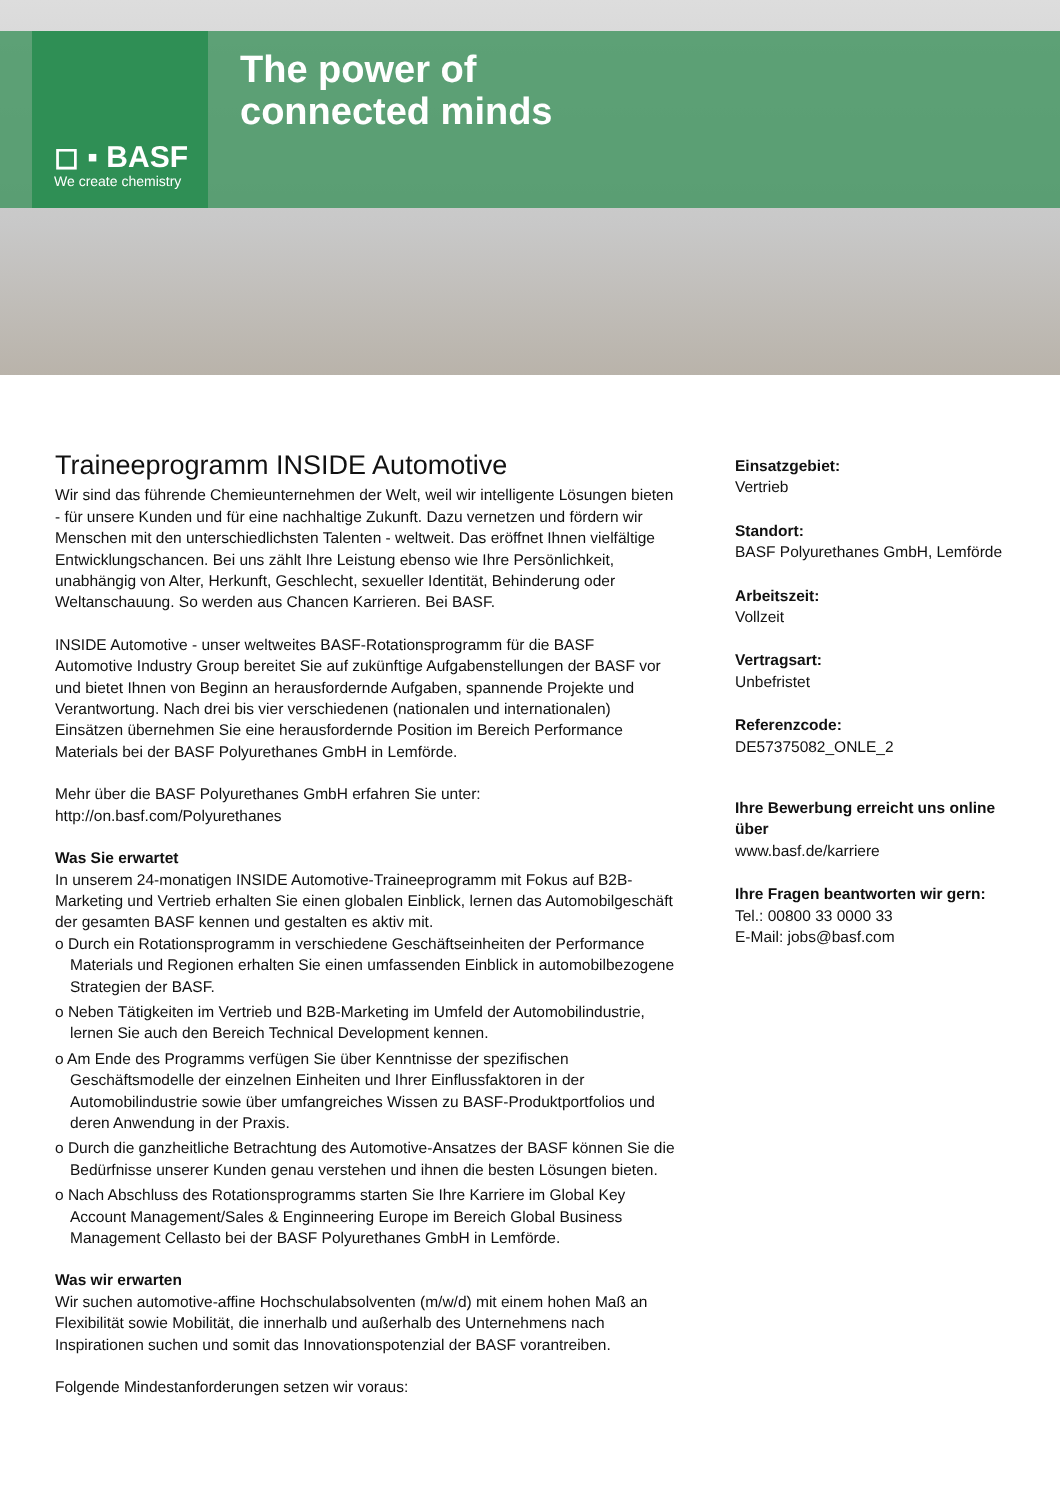◻ ▪ BASF
We create chemistry
The power of
connected minds
Traineeprogramm INSIDE Automotive
Wir sind das führende Chemieunternehmen der Welt, weil wir intelligente Lösungen bieten - für unsere Kunden und für eine nachhaltige Zukunft. Dazu vernetzen und fördern wir Menschen mit den unterschiedlichsten Talenten - weltweit. Das eröffnet Ihnen vielfältige Entwicklungschancen. Bei uns zählt Ihre Leistung ebenso wie Ihre Persönlichkeit, unabhängig von Alter, Herkunft, Geschlecht, sexueller Identität, Behinderung oder Weltanschauung. So werden aus Chancen Karrieren. Bei BASF.
INSIDE Automotive - unser weltweites BASF-Rotationsprogramm für die BASF Automotive Industry Group bereitet Sie auf zukünftige Aufgabenstellungen der BASF vor und bietet Ihnen von Beginn an herausfordernde Aufgaben, spannende Projekte und Verantwortung. Nach drei bis vier verschiedenen (nationalen und internationalen) Einsätzen übernehmen Sie eine herausfordernde Position im Bereich Performance Materials bei der BASF Polyurethanes GmbH in Lemförde.
Mehr über die BASF Polyurethanes GmbH erfahren Sie unter:
http://on.basf.com/Polyurethanes
Was Sie erwartet
In unserem 24-monatigen INSIDE Automotive-Traineeprogramm mit Fokus auf B2B-Marketing und Vertrieb erhalten Sie einen globalen Einblick, lernen das Automobilgeschäft der gesamten BASF kennen und gestalten es aktiv mit.
o Durch ein Rotationsprogramm in verschiedene Geschäftseinheiten der Performance Materials und Regionen erhalten Sie einen umfassenden Einblick in automobilbezogene Strategien der BASF.
o Neben Tätigkeiten im Vertrieb und B2B-Marketing im Umfeld der Automobilindustrie, lernen Sie auch den Bereich Technical Development kennen.
o Am Ende des Programms verfügen Sie über Kenntnisse der spezifischen Geschäftsmodelle der einzelnen Einheiten und Ihrer Einflussfaktoren in der Automobilindustrie sowie über umfangreiches Wissen zu BASF-Produktportfolios und deren Anwendung in der Praxis.
o Durch die ganzheitliche Betrachtung des Automotive-Ansatzes der BASF können Sie die Bedürfnisse unserer Kunden genau verstehen und ihnen die besten Lösungen bieten.
o Nach Abschluss des Rotationsprogramms starten Sie Ihre Karriere im Global Key Account Management/Sales & Enginneering Europe im Bereich Global Business Management Cellasto bei der BASF Polyurethanes GmbH in Lemförde.
Was wir erwarten
Wir suchen automotive-affine Hochschulabsolventen (m/w/d) mit einem hohen Maß an Flexibilität sowie Mobilität, die innerhalb und außerhalb des Unternehmens nach Inspirationen suchen und somit das Innovationspotenzial der BASF vorantreiben.
Folgende Mindestanforderungen setzen wir voraus:
Einsatzgebiet:
Vertrieb
Standort:
BASF Polyurethanes GmbH, Lemförde
Arbeitszeit:
Vollzeit
Vertragsart:
Unbefristet
Referenzcode:
DE57375082_ONLE_2
Ihre Bewerbung erreicht uns online über
www.basf.de/karriere
Ihre Fragen beantworten wir gern:
Tel.: 00800 33 0000 33
E-Mail: jobs@basf.com